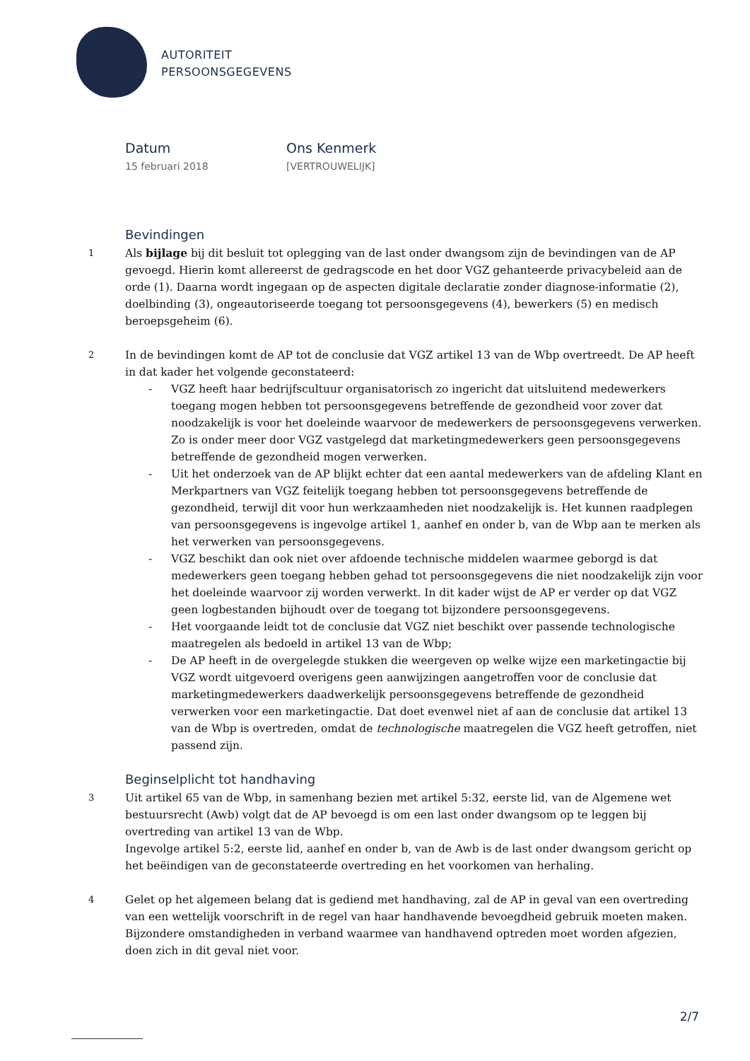AUTORITEIT
PERSOONSGEGEVENS
Datum
15 februari 2018
Ons Kenmerk
[VERTROUWELIJK]
Bevindingen
1
Als bijlage bij dit besluit tot oplegging van de last onder dwangsom zijn de bevindingen van de AP gevoegd. Hierin komt allereerst de gedragscode en het door VGZ gehanteerde privacybeleid aan de orde (1). Daarna wordt ingegaan op de aspecten digitale declaratie zonder diagnose-informatie (2), doelbinding (3), ongeautoriseerde toegang tot persoonsgegevens (4), bewerkers (5) en medisch beroepsgeheim (6).
2
In de bevindingen komt de AP tot de conclusie dat VGZ artikel 13 van de Wbp overtreedt. De AP heeft in dat kader het volgende geconstateerd:
- VGZ heeft haar bedrijfscultuur organisatorisch zo ingericht dat uitsluitend medewerkers toegang mogen hebben tot persoonsgegevens betreffende de gezondheid voor zover dat noodzakelijk is voor het doeleinde waarvoor de medewerkers de persoonsgegevens verwerken. Zo is onder meer door VGZ vastgelegd dat marketingmedewerkers geen persoonsgegevens betreffende de gezondheid mogen verwerken.
- Uit het onderzoek van de AP blijkt echter dat een aantal medewerkers van de afdeling Klant en Merkpartners van VGZ feitelijk toegang hebben tot persoonsgegevens betreffende de gezondheid, terwijl dit voor hun werkzaamheden niet noodzakelijk is. Het kunnen raadplegen van persoonsgegevens is ingevolge artikel 1, aanhef en onder b, van de Wbp aan te merken als het verwerken van persoonsgegevens.
- VGZ beschikt dan ook niet over afdoende technische middelen waarmee geborgd is dat medewerkers geen toegang hebben gehad tot persoonsgegevens die niet noodzakelijk zijn voor het doeleinde waarvoor zij worden verwerkt. In dit kader wijst de AP er verder op dat VGZ geen logbestanden bijhoudt over de toegang tot bijzondere persoonsgegevens.
- Het voorgaande leidt tot de conclusie dat VGZ niet beschikt over passende technologische maatregelen als bedoeld in artikel 13 van de Wbp;
- De AP heeft in de overgelegde stukken die weergeven op welke wijze een marketingactie bij VGZ wordt uitgevoerd overigens geen aanwijzingen aangetroffen voor de conclusie dat marketingmedewerkers daadwerkelijk persoonsgegevens betreffende de gezondheid verwerken voor een marketingactie. Dat doet evenwel niet af aan de conclusie dat artikel 13 van de Wbp is overtreden, omdat de technologische maatregelen die VGZ heeft getroffen, niet passend zijn.
Beginselplicht tot handhaving
3
Uit artikel 65 van de Wbp, in samenhang bezien met artikel 5:32, eerste lid, van de Algemene wet bestuursrecht (Awb) volgt dat de AP bevoegd is om een last onder dwangsom op te leggen bij overtreding van artikel 13 van de Wbp.
Ingevolge artikel 5:2, eerste lid, aanhef en onder b, van de Awb is de last onder dwangsom gericht op het beëindigen van de geconstateerde overtreding en het voorkomen van herhaling.
4
Gelet op het algemeen belang dat is gediend met handhaving, zal de AP in geval van een overtreding van een wettelijk voorschrift in de regel van haar handhavende bevoegdheid gebruik moeten maken. Bijzondere omstandigheden in verband waarmee van handhavend optreden moet worden afgezien, doen zich in dit geval niet voor.
2/7